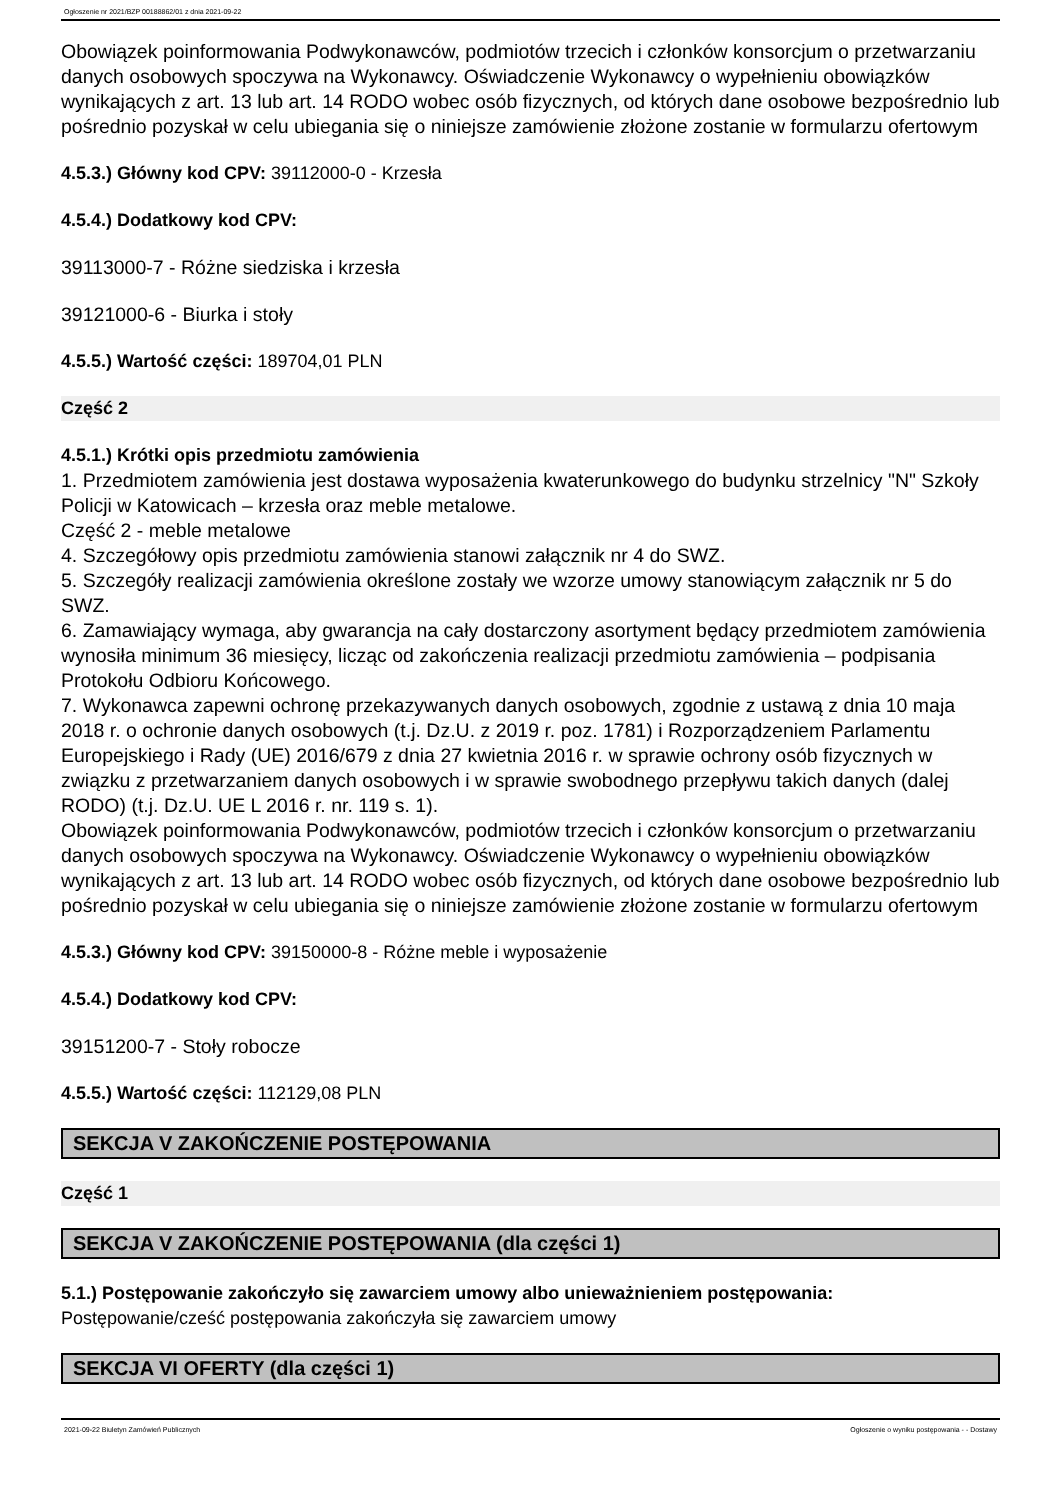Ogłoszenie nr 2021/BZP 00188862/01 z dnia 2021-09-22
Obowiązek poinformowania Podwykonawców, podmiotów trzecich i członków konsorcjum o przetwarzaniu danych osobowych spoczywa na Wykonawcy. Oświadczenie Wykonawcy o wypełnieniu obowiązków wynikających z art. 13 lub art. 14 RODO wobec osób fizycznych, od których dane osobowe bezpośrednio lub pośrednio pozyskał w celu ubiegania się o niniejsze zamówienie złożone zostanie w formularzu ofertowym
4.5.3.) Główny kod CPV: 39112000-0 - Krzesła
4.5.4.) Dodatkowy kod CPV:
39113000-7 - Różne siedziska i krzesła
39121000-6 - Biurka i stoły
4.5.5.) Wartość części: 189704,01 PLN
Część 2
4.5.1.) Krótki opis przedmiotu zamówienia
1. Przedmiotem zamówienia jest dostawa wyposażenia kwaterunkowego do budynku strzelnicy "N" Szkoły Policji w Katowicach – krzesła oraz meble metalowe.
Część 2 - meble metalowe
4. Szczegółowy opis przedmiotu zamówienia stanowi załącznik nr 4 do SWZ.
5. Szczegóły realizacji zamówienia określone zostały we wzorze umowy stanowiącym załącznik nr 5 do SWZ.
6. Zamawiający wymaga, aby gwarancja na cały dostarczony asortyment będący przedmiotem zamówienia wynosiła minimum 36 miesięcy, licząc od zakończenia realizacji przedmiotu zamówienia – podpisania Protokołu Odbioru Końcowego.
7. Wykonawca zapewni ochronę przekazywanych danych osobowych, zgodnie z ustawą z dnia 10 maja 2018 r. o ochronie danych osobowych (t.j. Dz.U. z 2019 r. poz. 1781) i Rozporządzeniem Parlamentu Europejskiego i Rady (UE) 2016/679 z dnia 27 kwietnia 2016 r. w sprawie ochrony osób fizycznych w związku z przetwarzaniem danych osobowych i w sprawie swobodnego przepływu takich danych (dalej RODO) (t.j. Dz.U. UE L 2016 r. nr. 119 s. 1).
Obowiązek poinformowania Podwykonawców, podmiotów trzecich i członków konsorcjum o przetwarzaniu danych osobowych spoczywa na Wykonawcy. Oświadczenie Wykonawcy o wypełnieniu obowiązków wynikających z art. 13 lub art. 14 RODO wobec osób fizycznych, od których dane osobowe bezpośrednio lub pośrednio pozyskał w celu ubiegania się o niniejsze zamówienie złożone zostanie w formularzu ofertowym
4.5.3.) Główny kod CPV: 39150000-8 - Różne meble i wyposażenie
4.5.4.) Dodatkowy kod CPV:
39151200-7 - Stoły robocze
4.5.5.) Wartość części: 112129,08 PLN
SEKCJA V ZAKOŃCZENIE POSTĘPOWANIA
Część 1
SEKCJA V ZAKOŃCZENIE POSTĘPOWANIA (dla części 1)
5.1.) Postępowanie zakończyło się zawarciem umowy albo unieważnieniem postępowania:
Postępowanie/cześć postępowania zakończyła się zawarciem umowy
SEKCJA VI OFERTY (dla części 1)
2021-09-22 Biuletyn Zamówień Publicznych Ogłoszenie o wyniku postępowania - - Dostawy